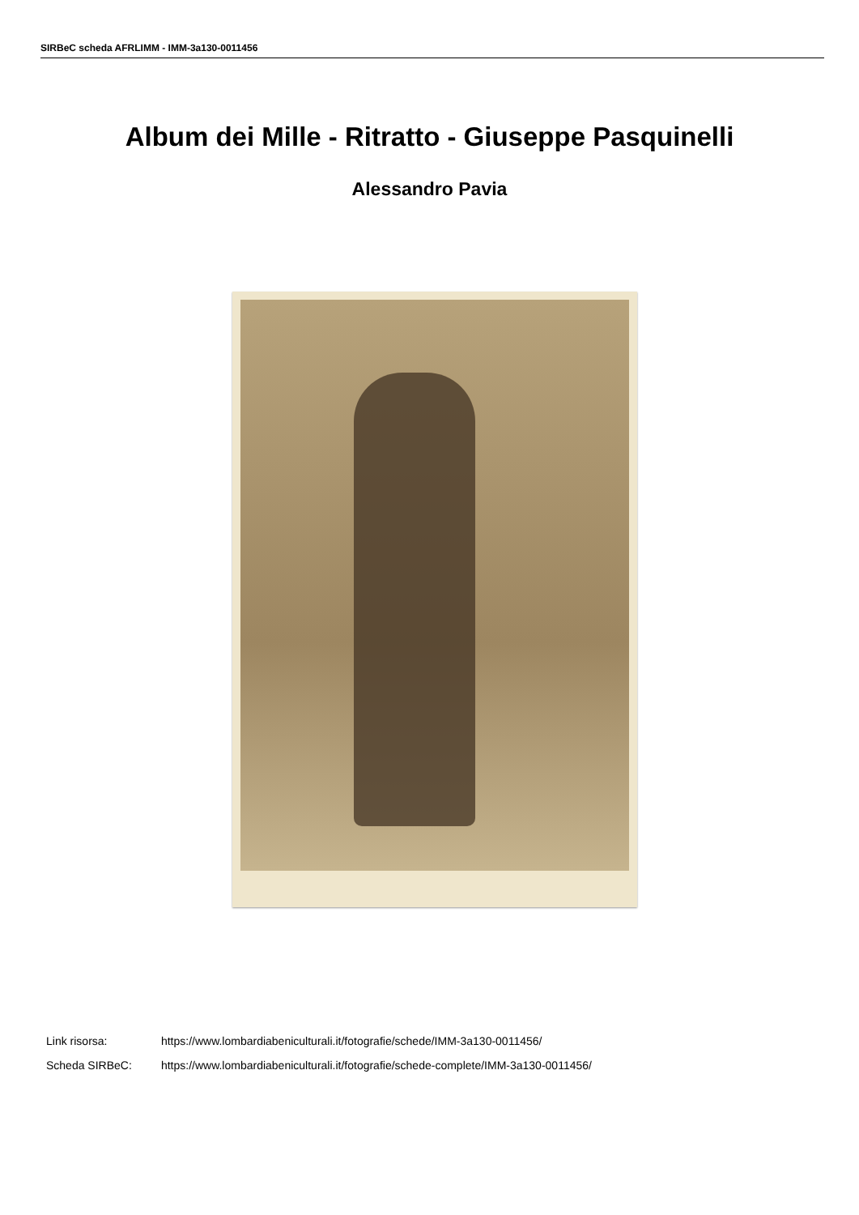SIRBeC scheda AFRLIMM - IMM-3a130-0011456
Album dei Mille - Ritratto - Giuseppe Pasquinelli
Alessandro Pavia
Link risorsa: https://www.lombardiabeniculturali.it/fotografie/schede/IMM-3a130-0011456/
Scheda SIRBeC: https://www.lombardiabeniculturali.it/fotografie/schede-complete/IMM-3a130-0011456/